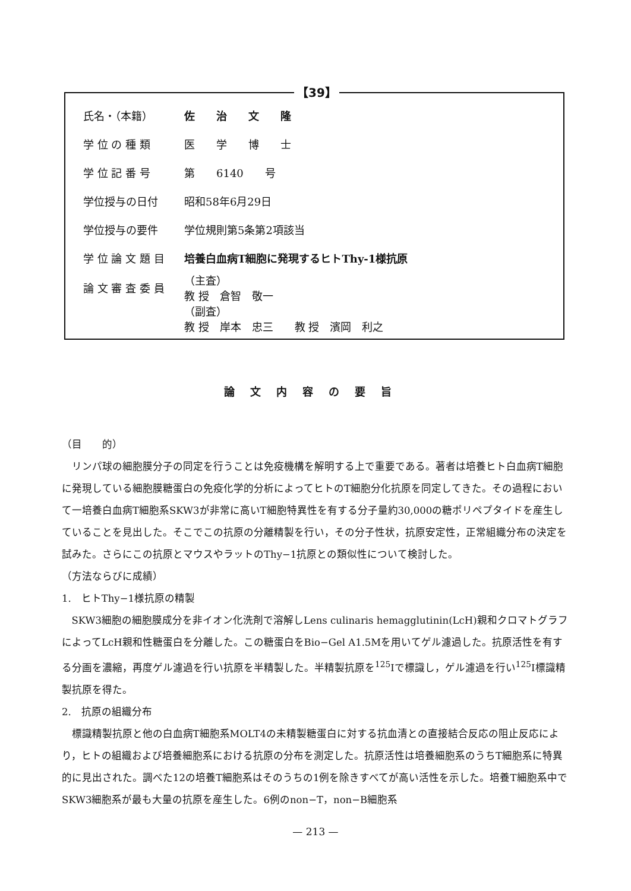【39】
| 氏名・（本籍） | 佐 治 文 隆 |
| 学 位 の 種 類 | 医 学 博 士 |
| 学 位 記 番 号 | 第 6140 号 |
| 学位授与の日付 | 昭和58年6月29日 |
| 学位授与の要件 | 学位規則第5条第2項該当 |
| 学 位 論 文 題 目 | 培養白血病T細胞に発現するヒトThy-1様抗原 |
| 論 文 審 査 委 員 | （主査） 教 授 倉智 敬一 |
| | （副査） 教 授 岸本 忠三 教 授 濱岡 利之 |
論文内容の要旨
（目　　的）
リンパ球の細胞膜分子の同定を行うことは免疫機構を解明する上で重要である。著者は培養ヒト白血病T細胞に発現している細胞膜糖蛋白の免疫化学的分析によってヒトのT細胞分化抗原を同定してきた。その過程において一培養白血病T細胞系SKW3が非常に高いT細胞特異性を有する分子量約30,000の糖ポリペプタイドを産生していることを見出した。そこでこの抗原の分離精製を行い，その分子性状，抗原安定性，正常組織分布の決定を試みた。さらにこの抗原とマウスやラットのThy−1抗原との類似性について検討した。
（方法ならびに成績）
1.　ヒトThy−1様抗原の精製
SKW3細胞の細胞膜成分を非イオン化洗剤で溶解しLens culinaris hemagglutinin(LcH)親和クロマトグラフによってLcH親和性糖蛋白を分離した。この糖蛋白をBio−Gel A1.5Mを用いてゲル濾過した。抗原活性を有する分画を濃縮，再度ゲル濾過を行い抗原を半精製した。半精製抗原を<sup>125</sup>Iで標識し，ゲル濾過を行い<sup>125</sup>I標識精製抗原を得た。
2.　抗原の組織分布
標識精製抗原と他の白血病T細胞系MOLT4の未精製糖蛋白に対する抗血清との直接結合反応の阻止反応により，ヒトの組織および培養細胞系における抗原の分布を測定した。抗原活性は培養細胞系のうちT細胞系に特異的に見出された。調べた12の培養T細胞系はそのうちの1例を除きすべてが高い活性を示した。培養T細胞系中でSKW3細胞系が最も大量の抗原を産生した。6例のnon−T，non−B細胞系
— 213 —